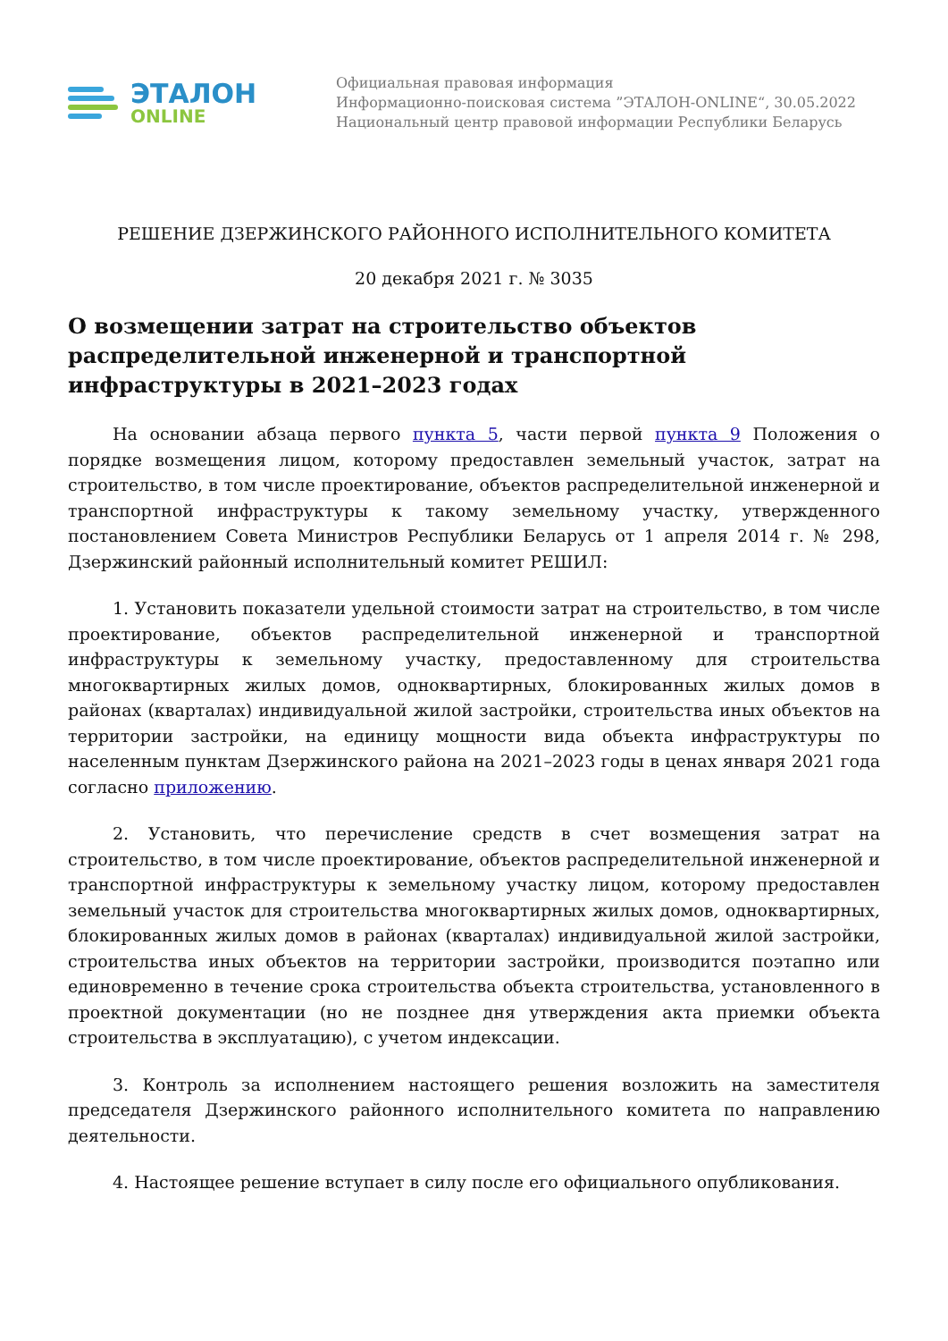ЭТАЛОН
ONLINE
Официальная правовая информация
Информационно-поисковая система ”ЭТАЛОН-ONLINE“, 30.05.2022
Национальный центр правовой информации Республики Беларусь
РЕШЕНИЕ ДЗЕРЖИНСКОГО РАЙОННОГО ИСПОЛНИТЕЛЬНОГО КОМИТЕТА
20 декабря 2021 г. № 3035
О возмещении затрат на строительство объектов распределительной инженерной и транспортной инфраструктуры в 2021–2023 годах
На основании абзаца первого пункта 5, части первой пункта 9 Положения о порядке возмещения лицом, которому предоставлен земельный участок, затрат на строительство, в том числе проектирование, объектов распределительной инженерной и транспортной инфраструктуры к такому земельному участку, утвержденного постановлением Совета Министров Республики Беларусь от 1 апреля 2014 г. № 298, Дзержинский районный исполнительный комитет РЕШИЛ:
1. Установить показатели удельной стоимости затрат на строительство, в том числе проектирование, объектов распределительной инженерной и транспортной инфраструктуры к земельному участку, предоставленному для строительства многоквартирных жилых домов, одноквартирных, блокированных жилых домов в районах (кварталах) индивидуальной жилой застройки, строительства иных объектов на территории застройки, на единицу мощности вида объекта инфраструктуры по населенным пунктам Дзержинского района на 2021–2023 годы в ценах января 2021 года согласно приложению.
2. Установить, что перечисление средств в счет возмещения затрат на строительство, в том числе проектирование, объектов распределительной инженерной и транспортной инфраструктуры к земельному участку лицом, которому предоставлен земельный участок для строительства многоквартирных жилых домов, одноквартирных, блокированных жилых домов в районах (кварталах) индивидуальной жилой застройки, строительства иных объектов на территории застройки, производится поэтапно или единовременно в течение срока строительства объекта строительства, установленного в проектной документации (но не позднее дня утверждения акта приемки объекта строительства в эксплуатацию), с учетом индексации.
3. Контроль за исполнением настоящего решения возложить на заместителя председателя Дзержинского районного исполнительного комитета по направлению деятельности.
4. Настоящее решение вступает в силу после его официального опубликования.